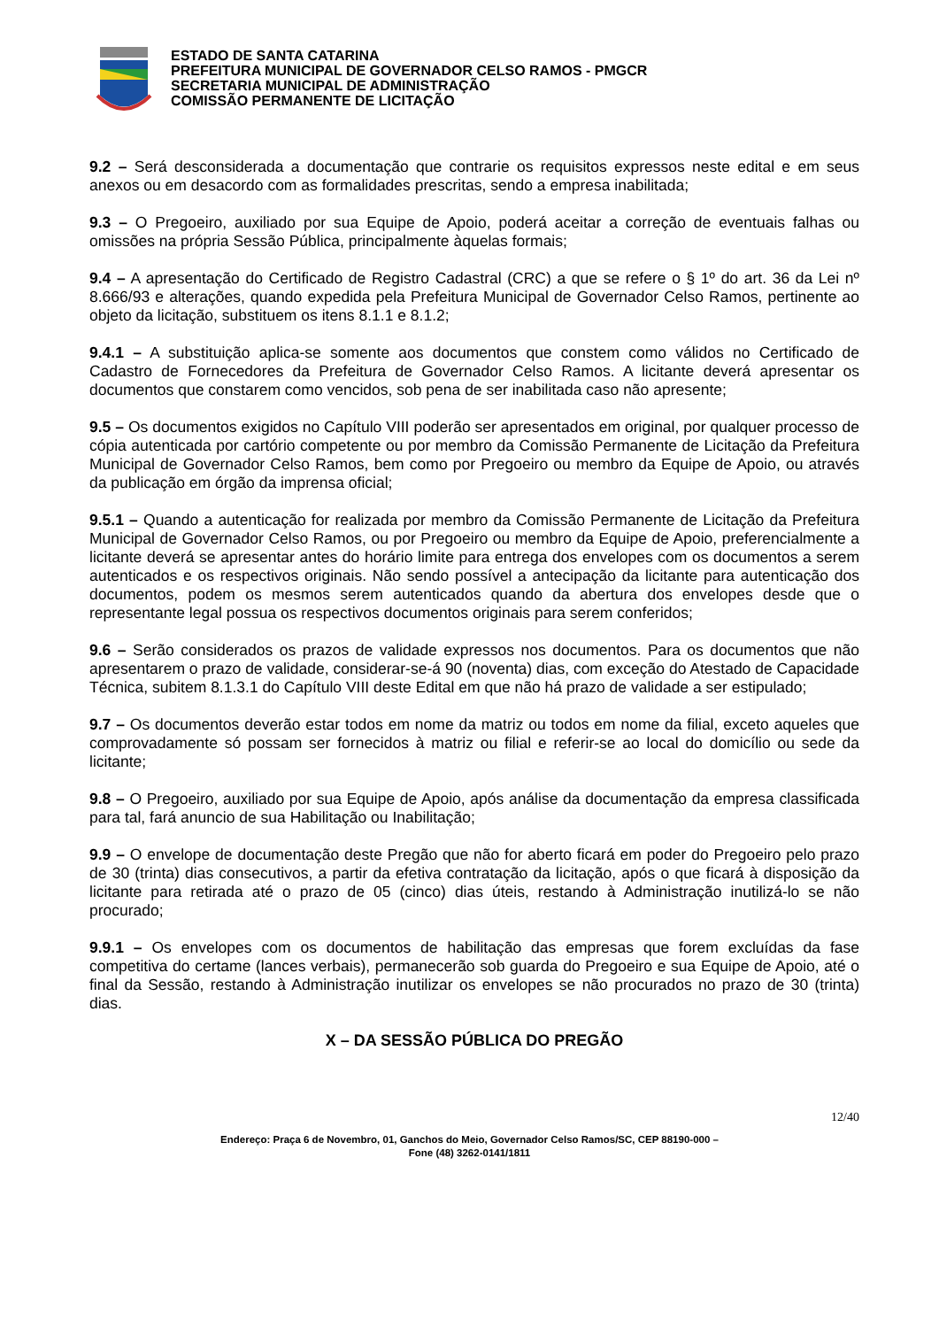ESTADO DE SANTA CATARINA
PREFEITURA MUNICIPAL DE GOVERNADOR CELSO RAMOS - PMGCR
SECRETARIA MUNICIPAL DE ADMINISTRAÇÃO
COMISSÃO PERMANENTE DE LICITAÇÃO
9.2 – Será desconsiderada a documentação que contrarie os requisitos expressos neste edital e em seus anexos ou em desacordo com as formalidades prescritas, sendo a empresa inabilitada;
9.3 – O Pregoeiro, auxiliado por sua Equipe de Apoio, poderá aceitar a correção de eventuais falhas ou omissões na própria Sessão Pública, principalmente àquelas formais;
9.4 – A apresentação do Certificado de Registro Cadastral (CRC) a que se refere o § 1º do art. 36 da Lei nº 8.666/93 e alterações, quando expedida pela Prefeitura Municipal de Governador Celso Ramos, pertinente ao objeto da licitação, substituem os itens 8.1.1 e 8.1.2;
9.4.1 – A substituição aplica-se somente aos documentos que constem como válidos no Certificado de Cadastro de Fornecedores da Prefeitura de Governador Celso Ramos. A licitante deverá apresentar os documentos que constarem como vencidos, sob pena de ser inabilitada caso não apresente;
9.5 – Os documentos exigidos no Capítulo VIII poderão ser apresentados em original, por qualquer processo de cópia autenticada por cartório competente ou por membro da Comissão Permanente de Licitação da Prefeitura Municipal de Governador Celso Ramos, bem como por Pregoeiro ou membro da Equipe de Apoio, ou através da publicação em órgão da imprensa oficial;
9.5.1 – Quando a autenticação for realizada por membro da Comissão Permanente de Licitação da Prefeitura Municipal de Governador Celso Ramos, ou por Pregoeiro ou membro da Equipe de Apoio, preferencialmente a licitante deverá se apresentar antes do horário limite para entrega dos envelopes com os documentos a serem autenticados e os respectivos originais. Não sendo possível a antecipação da licitante para autenticação dos documentos, podem os mesmos serem autenticados quando da abertura dos envelopes desde que o representante legal possua os respectivos documentos originais para serem conferidos;
9.6 – Serão considerados os prazos de validade expressos nos documentos. Para os documentos que não apresentarem o prazo de validade, considerar-se-á 90 (noventa) dias, com exceção do Atestado de Capacidade Técnica, subitem 8.1.3.1 do Capítulo VIII deste Edital em que não há prazo de validade a ser estipulado;
9.7 – Os documentos deverão estar todos em nome da matriz ou todos em nome da filial, exceto aqueles que comprovadamente só possam ser fornecidos à matriz ou filial e referir-se ao local do domicílio ou sede da licitante;
9.8 – O Pregoeiro, auxiliado por sua Equipe de Apoio, após análise da documentação da empresa classificada para tal, fará anuncio de sua Habilitação ou Inabilitação;
9.9 – O envelope de documentação deste Pregão que não for aberto ficará em poder do Pregoeiro pelo prazo de 30 (trinta) dias consecutivos, a partir da efetiva contratação da licitação, após o que ficará à disposição da licitante para retirada até o prazo de 05 (cinco) dias úteis, restando à Administração inutilizá-lo se não procurado;
9.9.1 – Os envelopes com os documentos de habilitação das empresas que forem excluídas da fase competitiva do certame (lances verbais), permanecerão sob guarda do Pregoeiro e sua Equipe de Apoio, até o final da Sessão, restando à Administração inutilizar os envelopes se não procurados no prazo de 30 (trinta) dias.
X – DA SESSÃO PÚBLICA DO PREGÃO
12/40
Endereço: Praça 6 de Novembro, 01, Ganchos do Meio, Governador Celso Ramos/SC, CEP 88190-000 –
Fone (48) 3262-0141/1811